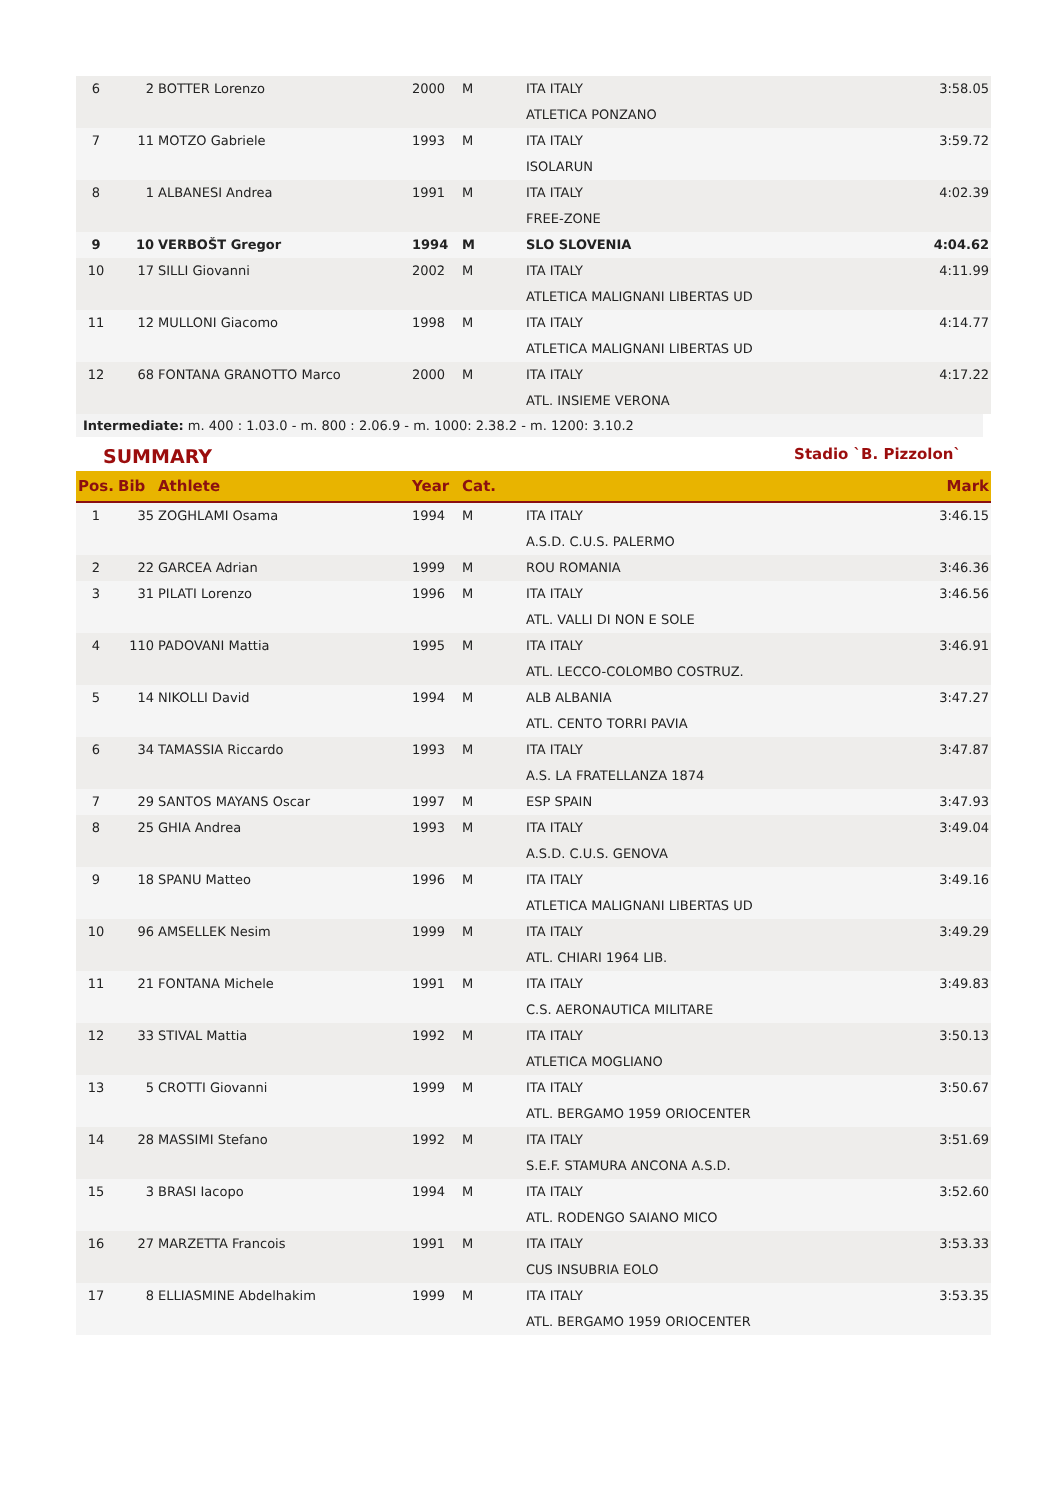| 6 | 2 | BOTTER Lorenzo | 2000 | M | ITA ITALY ATLETICA PONZANO | 3:58.05 |
| 7 | 11 | MOTZO Gabriele | 1993 | M | ITA ITALY ISOLARUN | 3:59.72 |
| 8 | 1 | ALBANESI Andrea | 1991 | M | ITA ITALY FREE-ZONE | 4:02.39 |
| 9 | 10 | VERBOŠT Gregor | 1994 | M | SLO SLOVENIA | 4:04.62 |
| 10 | 17 | SILLI Giovanni | 2002 | M | ITA ITALY ATLETICA MALIGNANI LIBERTAS UD | 4:11.99 |
| 11 | 12 | MULLONI Giacomo | 1998 | M | ITA ITALY ATLETICA MALIGNANI LIBERTAS UD | 4:14.77 |
| 12 | 68 | FONTANA GRANOTTO Marco | 2000 | M | ITA ITALY ATL. INSIEME VERONA | 4:17.22 |
Intermediate: m. 400 : 1.03.0 - m. 800 : 2.06.9 - m. 1000: 2.38.2 - m. 1200: 3.10.2
SUMMARY Stadio `B. Pizzolon`
| Pos. | Bib | Athlete | Year | Cat. | | Mark |
| --- | --- | --- | --- | --- | --- | --- |
| 1 | 35 | ZOGHLAMI Osama | 1994 | M | ITA ITALY A.S.D. C.U.S. PALERMO | 3:46.15 |
| 2 | 22 | GARCEA Adrian | 1999 | M | ROU ROMANIA | 3:46.36 |
| 3 | 31 | PILATI Lorenzo | 1996 | M | ITA ITALY ATL. VALLI DI NON E SOLE | 3:46.56 |
| 4 | 110 | PADOVANI Mattia | 1995 | M | ITA ITALY ATL. LECCO-COLOMBO COSTRUZ. | 3:46.91 |
| 5 | 14 | NIKOLLI David | 1994 | M | ALB ALBANIA ATL. CENTO TORRI PAVIA | 3:47.27 |
| 6 | 34 | TAMASSIA Riccardo | 1993 | M | ITA ITALY A.S. LA FRATELLANZA 1874 | 3:47.87 |
| 7 | 29 | SANTOS MAYANS Oscar | 1997 | M | ESP SPAIN | 3:47.93 |
| 8 | 25 | GHIA Andrea | 1993 | M | ITA ITALY A.S.D. C.U.S. GENOVA | 3:49.04 |
| 9 | 18 | SPANU Matteo | 1996 | M | ITA ITALY ATLETICA MALIGNANI LIBERTAS UD | 3:49.16 |
| 10 | 96 | AMSELLEK Nesim | 1999 | M | ITA ITALY ATL. CHIARI 1964 LIB. | 3:49.29 |
| 11 | 21 | FONTANA Michele | 1991 | M | ITA ITALY C.S. AERONAUTICA MILITARE | 3:49.83 |
| 12 | 33 | STIVAL Mattia | 1992 | M | ITA ITALY ATLETICA MOGLIANO | 3:50.13 |
| 13 | 5 | CROTTI Giovanni | 1999 | M | ITA ITALY ATL. BERGAMO 1959 ORIOCENTER | 3:50.67 |
| 14 | 28 | MASSIMI Stefano | 1992 | M | ITA ITALY S.E.F. STAMURA ANCONA A.S.D. | 3:51.69 |
| 15 | 3 | BRASI Iacopo | 1994 | M | ITA ITALY ATL. RODENGO SAIANO MICO | 3:52.60 |
| 16 | 27 | MARZETTA Francois | 1991 | M | ITA ITALY CUS INSUBRIA EOLO | 3:53.33 |
| 17 | 8 | ELLIASMINE Abdelhakim | 1999 | M | ITA ITALY ATL. BERGAMO 1959 ORIOCENTER | 3:53.35 |